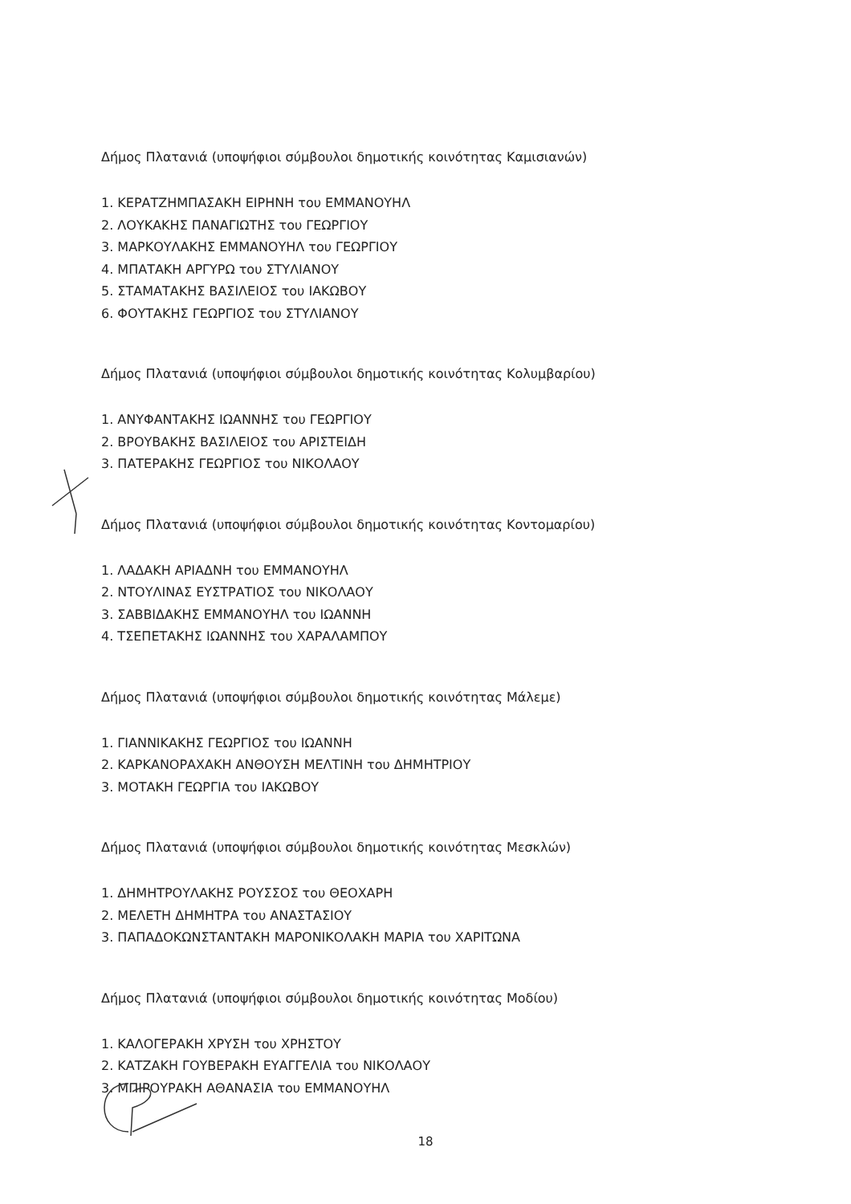Δήμος Πλατανιά (υποψήφιοι σύμβουλοι δημοτικής κοινότητας Καμισιανών)
1. ΚΕΡΑΤΖΗΜΠΑΣΑΚΗ ΕΙΡΗΝΗ του ΕΜΜΑΝΟΥΗΛ
2. ΛΟΥΚΑΚΗΣ ΠΑΝΑΓΙΩΤΗΣ του ΓΕΩΡΓΙΟΥ
3. ΜΑΡΚΟΥΛΑΚΗΣ ΕΜΜΑΝΟΥΗΛ του ΓΕΩΡΓΙΟΥ
4. ΜΠΑΤΑΚΗ ΑΡΓΥΡΩ του ΣΤΥΛΙΑΝΟΥ
5. ΣΤΑΜΑΤΑΚΗΣ ΒΑΣΙΛΕΙΟΣ του ΙΑΚΩΒΟΥ
6. ΦΟΥΤΑΚΗΣ ΓΕΩΡΓΙΟΣ του ΣΤΥΛΙΑΝΟΥ
Δήμος Πλατανιά (υποψήφιοι σύμβουλοι δημοτικής κοινότητας Κολυμβαρίου)
1. ΑΝΥΦΑΝΤΑΚΗΣ ΙΩΑΝΝΗΣ του ΓΕΩΡΓΙΟΥ
2. ΒΡΟΥΒΑΚΗΣ ΒΑΣΙΛΕΙΟΣ του ΑΡΙΣΤΕΙΔΗ
3. ΠΑΤΕΡΑΚΗΣ ΓΕΩΡΓΙΟΣ του ΝΙΚΟΛΑΟΥ
Δήμος Πλατανιά (υποψήφιοι σύμβουλοι δημοτικής κοινότητας Κοντομαρίου)
1. ΛΑΔΑΚΗ ΑΡΙΑΔΝΗ του ΕΜΜΑΝΟΥΗΛ
2. ΝΤΟΥΛΙΝΑΣ ΕΥΣΤΡΑΤΙΟΣ του ΝΙΚΟΛΑΟΥ
3. ΣΑΒΒΙΔΑΚΗΣ ΕΜΜΑΝΟΥΗΛ του ΙΩΑΝΝΗ
4. ΤΣΕΠΕΤΑΚΗΣ ΙΩΑΝΝΗΣ του ΧΑΡΑΛΑΜΠΟΥ
Δήμος Πλατανιά (υποψήφιοι σύμβουλοι δημοτικής κοινότητας Μάλεμε)
1. ΓΙΑΝΝΙΚΑΚΗΣ ΓΕΩΡΓΙΟΣ του ΙΩΑΝΝΗ
2. ΚΑΡΚΑΝΟΡΑΧΑΚΗ ΑΝΘΟΥΣΗ ΜΕΛΤΙΝΗ του ΔΗΜΗΤΡΙΟΥ
3. ΜΟΤΑΚΗ ΓΕΩΡΓΙΑ του ΙΑΚΩΒΟΥ
Δήμος Πλατανιά (υποψήφιοι σύμβουλοι δημοτικής κοινότητας Μεσκλών)
1. ΔΗΜΗΤΡΟΥΛΑΚΗΣ ΡΟΥΣΣΟΣ του ΘΕΟΧΑΡΗ
2. ΜΕΛΕΤΗ ΔΗΜΗΤΡΑ του ΑΝΑΣΤΑΣΙΟΥ
3. ΠΑΠΑΔΟΚΩΝΣΤΑΝΤΑΚΗ ΜΑΡΟΝΙΚΟΛΑΚΗ ΜΑΡΙΑ του ΧΑΡΙΤΩΝΑ
Δήμος Πλατανιά (υποψήφιοι σύμβουλοι δημοτικής κοινότητας Μοδίου)
1. ΚΑΛΟΓΕΡΑΚΗ ΧΡΥΣΗ του ΧΡΗΣΤΟΥ
2. ΚΑΤΖΑΚΗ ΓΟΥΒΕΡΑΚΗ ΕΥΑΓΓΕΛΙΑ του ΝΙΚΟΛΑΟΥ
3. ΜΠΙΡΟΥΡΑΚΗ ΑΘΑΝΑΣΙΑ του ΕΜΜΑΝΟΥΗΛ
18